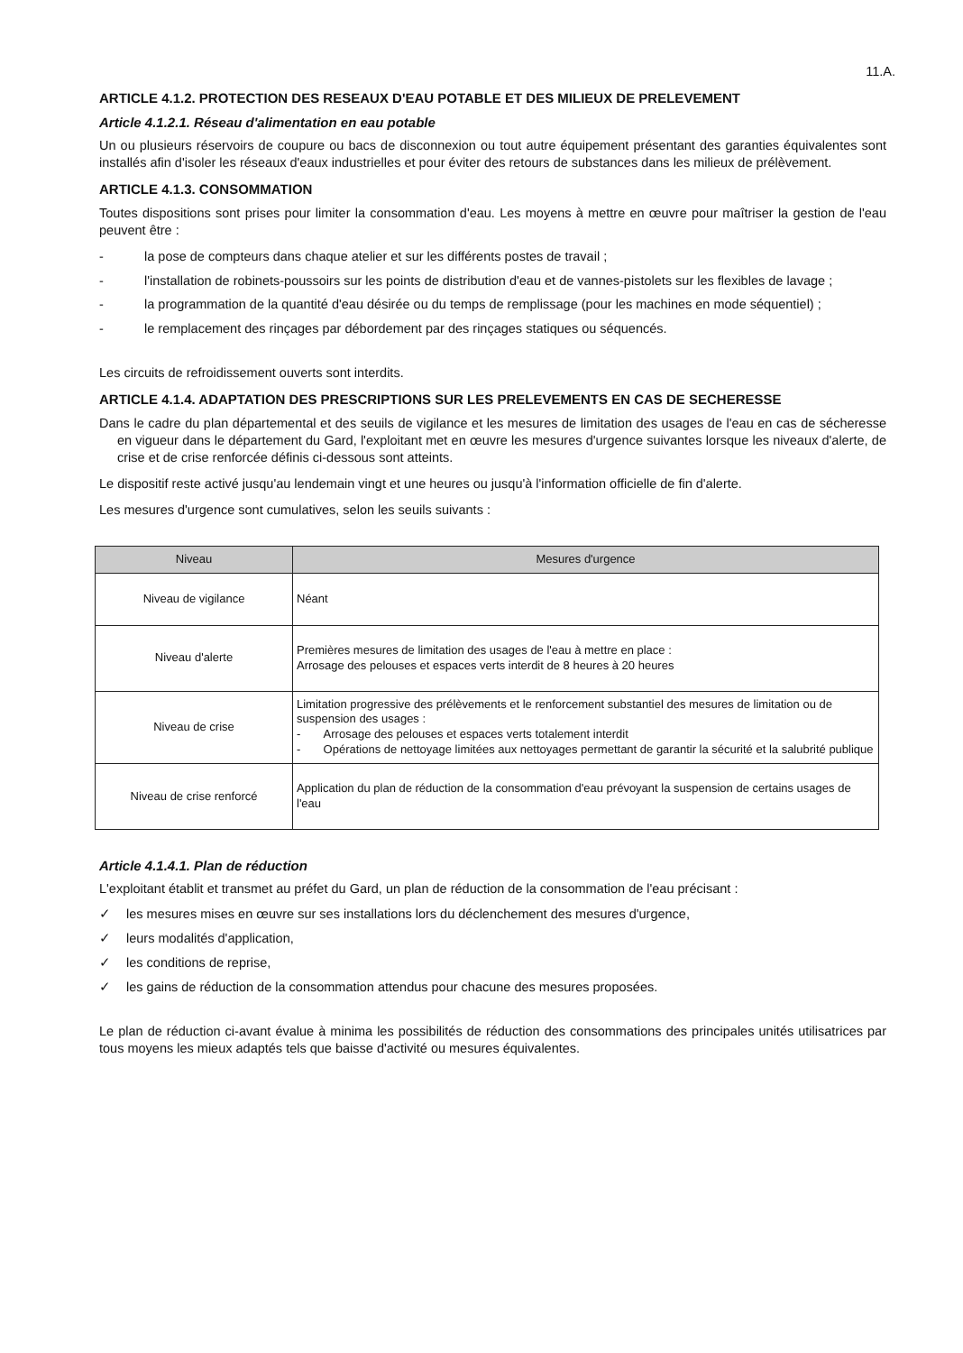11.A.
ARTICLE 4.1.2. PROTECTION DES RESEAUX D'EAU POTABLE ET DES MILIEUX DE PRELEVEMENT
Article 4.1.2.1. Réseau d'alimentation en eau potable
Un ou plusieurs réservoirs de coupure ou bacs de disconnexion ou tout autre équipement présentant des garanties équivalentes sont installés afin d'isoler les réseaux d'eaux industrielles et pour éviter des retours de substances dans les milieux de prélèvement.
ARTICLE 4.1.3. CONSOMMATION
Toutes dispositions sont prises pour limiter la consommation d'eau. Les moyens à mettre en œuvre pour maîtriser la gestion de l'eau peuvent être :
- la pose de compteurs dans chaque atelier et sur les différents postes de travail ;
- l'installation de robinets-poussoirs sur les points de distribution d'eau et de vannes-pistolets sur les flexibles de lavage ;
- la programmation de la quantité d'eau désirée ou du temps de remplissage (pour les machines en mode séquentiel) ;
- le remplacement des rinçages par débordement par des rinçages statiques ou séquencés.
Les circuits de refroidissement ouverts sont interdits.
ARTICLE 4.1.4. ADAPTATION DES PRESCRIPTIONS SUR LES PRELEVEMENTS EN CAS DE SECHERESSE
Dans le cadre du plan départemental et des seuils de vigilance et les mesures de limitation des usages de l'eau en cas de sécheresse en vigueur dans le département du Gard, l'exploitant met en œuvre les mesures d'urgence suivantes lorsque les niveaux d'alerte, de crise et de crise renforcée définis ci-dessous sont atteints.
Le dispositif reste activé jusqu'au lendemain vingt et une heures ou jusqu'à l'information officielle de fin d'alerte.
Les mesures d'urgence sont cumulatives, selon les seuils suivants :
| Niveau | Mesures d'urgence |
| --- | --- |
| Niveau de vigilance | Néant |
| Niveau d'alerte | Premières mesures de limitation des usages de l'eau à mettre en place : Arrosage des pelouses et espaces verts interdit de 8 heures à 20 heures |
| Niveau de crise | Limitation progressive des prélèvements et le renforcement substantiel des mesures de limitation ou de suspension des usages : - Arrosage des pelouses et espaces verts totalement interdit - Opérations de nettoyage limitées aux nettoyages permettant de garantir la sécurité et la salubrité publique |
| Niveau de crise renforcé | Application du plan de réduction de la consommation d'eau prévoyant la suspension de certains usages de l'eau |
Article 4.1.4.1. Plan de réduction
L'exploitant établit et transmet au préfet du Gard, un plan de réduction de la consommation de l'eau précisant :
✓ les mesures mises en œuvre sur ses installations lors du déclenchement des mesures d'urgence,
✓ leurs modalités d'application,
✓ les conditions de reprise,
✓ les gains de réduction de la consommation attendus pour chacune des mesures proposées.
Le plan de réduction ci-avant évalue à minima les possibilités de réduction des consommations des principales unités utilisatrices par tous moyens les mieux adaptés tels que baisse d'activité ou mesures équivalentes.